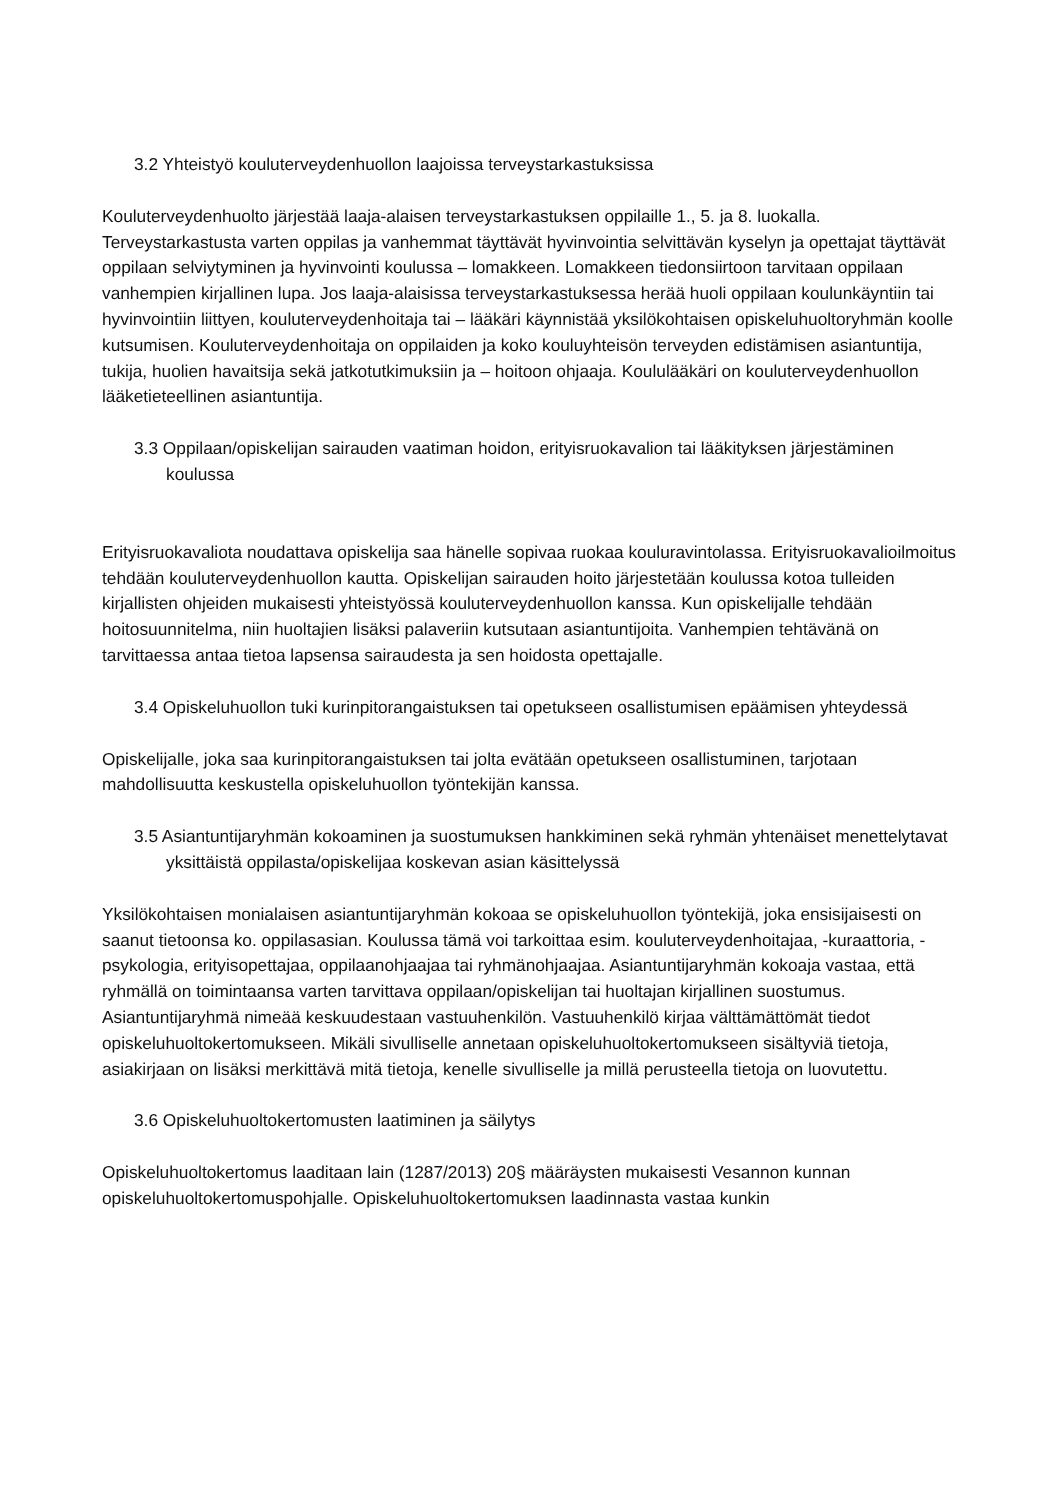3.2 Yhteistyö kouluterveydenhuollon laajoissa terveystarkastuksissa
Kouluterveydenhuolto järjestää laaja-alaisen terveystarkastuksen oppilaille 1., 5. ja 8. luokalla. Terveystarkastusta varten oppilas ja vanhemmat täyttävät hyvinvointia selvittävän kyselyn ja opettajat täyttävät oppilaan selviytyminen ja hyvinvointi koulussa – lomakkeen. Lomakkeen tiedonsiirtoon tarvitaan oppilaan vanhempien kirjallinen lupa. Jos laaja-alaisissa terveystarkastuksessa herää huoli oppilaan koulunkäyntiin tai hyvinvointiin liittyen, kouluterveydenhoitaja tai – lääkäri käynnistää yksilökohtaisen opiskeluhuoltoryhmän koolle kutsumisen. Kouluterveydenhoitaja on oppilaiden ja koko kouluyhteisön terveyden edistämisen asiantuntija, tukija, huolien havaitsija sekä jatkotutkimuksiin ja – hoitoon ohjaaja. Koululääkäri on kouluterveydenhuollon lääketieteellinen asiantuntija.
3.3 Oppilaan/opiskelijan sairauden vaatiman hoidon, erityisruokavalion tai lääkityksen järjestäminen koulussa
Erityisruokavaliota noudattava opiskelija saa hänelle sopivaa ruokaa kouluravintolassa. Erityisruokavalioilmoitus tehdään kouluterveydenhuollon kautta. Opiskelijan sairauden hoito järjestetään koulussa kotoa tulleiden kirjallisten ohjeiden mukaisesti yhteistyössä kouluterveydenhuollon kanssa. Kun opiskelijalle tehdään hoitosuunnitelma, niin huoltajien lisäksi palaveriin kutsutaan asiantuntijoita. Vanhempien tehtävänä on tarvittaessa antaa tietoa lapsensa sairaudesta ja sen hoidosta opettajalle.
3.4 Opiskeluhuollon tuki kurinpitorangaistuksen tai opetukseen osallistumisen epäämisen yhteydessä
Opiskelijalle, joka saa kurinpitorangaistuksen tai jolta evätään opetukseen osallistuminen, tarjotaan mahdollisuutta keskustella opiskeluhuollon työntekijän kanssa.
3.5 Asiantuntijaryhmän kokoaminen ja suostumuksen hankkiminen sekä ryhmän yhtenäiset menettelytavat yksittäistä oppilasta/opiskelijaa koskevan asian käsittelyssä
Yksilökohtaisen monialaisen asiantuntijaryhmän kokoaa se opiskeluhuollon työntekijä, joka ensisijaisesti on saanut tietoonsa ko. oppilasasian. Koulussa tämä voi tarkoittaa esim. kouluterveydenhoitajaa, -kuraattoria, -psykologia, erityisopettajaa, oppilaanohjaajaa tai ryhmänohjaajaa. Asiantuntijaryhmän kokoaja vastaa, että ryhmällä on toimintaansa varten tarvittava oppilaan/opiskelijan tai huoltajan kirjallinen suostumus. Asiantuntijaryhmä nimeää keskuudestaan vastuuhenkilön. Vastuuhenkilö kirjaa välttämättömät tiedot opiskeluhuoltokertomukseen. Mikäli sivulliselle annetaan opiskeluhuoltokertomukseen sisältyviä tietoja, asiakirjaan on lisäksi merkittävä mitä tietoja, kenelle sivulliselle ja millä perusteella tietoja on luovutettu.
3.6 Opiskeluhuoltokertomusten laatiminen ja säilytys
Opiskeluhuoltokertomus laaditaan lain (1287/2013) 20§ määräysten mukaisesti Vesannon kunnan opiskeluhuoltokertomuspohjalle. Opiskeluhuoltokertomuksen laadinnasta vastaa kunkin